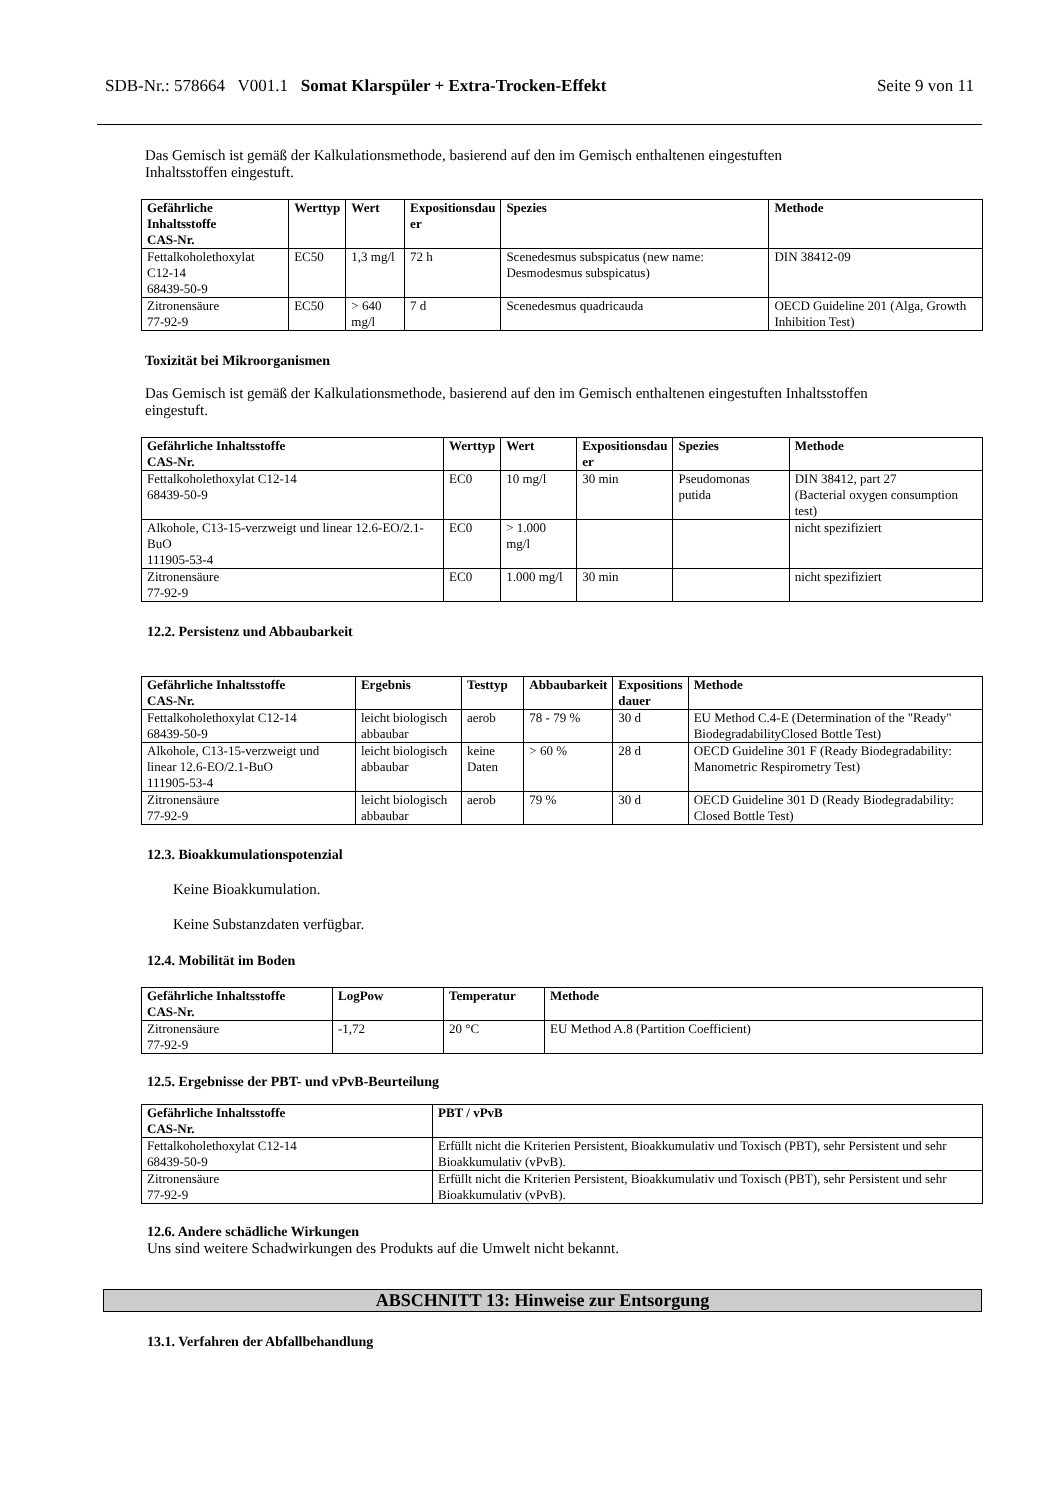SDB-Nr.: 578664 V001.1 Somat Klarspüler + Extra-Trocken-Effekt Seite 9 von 11
Das Gemisch ist gemäß der Kalkulationsmethode, basierend auf den im Gemisch enthaltenen eingestuften
Inhaltsstoffen eingestuft.
| Gefährliche Inhaltsstoffe CAS-Nr. | Werttyp | Wert | Expositionsdau er | Spezies | Methode |
| --- | --- | --- | --- | --- | --- |
| Fettalkoholethoxylat C12-14 68439-50-9 | EC50 | 1,3 mg/l | 72 h | Scenedesmus subspicatus (new name: Desmodesmus subspicatus) | DIN 38412-09 |
| Zitronensäure 77-92-9 | EC50 | > 640 mg/l | 7 d | Scenedesmus quadricauda | OECD Guideline 201 (Alga, Growth Inhibition Test) |
Toxizität bei Mikroorganismen
Das Gemisch ist gemäß der Kalkulationsmethode, basierend auf den im Gemisch enthaltenen eingestuften Inhaltsstoffen
eingestuft.
| Gefährliche Inhaltsstoffe CAS-Nr. | Werttyp | Wert | Expositionsdau er | Spezies | Methode |
| --- | --- | --- | --- | --- | --- |
| Fettalkoholethoxylat C12-14 68439-50-9 | EC0 | 10 mg/l | 30 min | Pseudomonas putida | DIN 38412, part 27 (Bacterial oxygen consumption test) |
| Alkohole, C13-15-verzweigt und linear 12.6-EO/2.1-BuO 111905-53-4 | EC0 | > 1.000 mg/l | | | nicht spezifiziert |
| Zitronensäure 77-92-9 | EC0 | 1.000 mg/l | 30 min | | nicht spezifiziert |
12.2. Persistenz und Abbaubarkeit
| Gefährliche Inhaltsstoffe CAS-Nr. | Ergebnis | Testtyp | Abbaubarkeit | Expositions dauer | Methode |
| --- | --- | --- | --- | --- | --- |
| Fettalkoholethoxylat C12-14 68439-50-9 | leicht biologisch abbaubar | aerob | 78 - 79 % | 30 d | EU Method C.4-E (Determination of the "Ready" BiodegradabilityClosed Bottle Test) |
| Alkohole, C13-15-verzweigt und linear 12.6-EO/2.1-BuO 111905-53-4 | leicht biologisch abbaubar | keine Daten | > 60 % | 28 d | OECD Guideline 301 F (Ready Biodegradability: Manometric Respirometry Test) |
| Zitronensäure 77-92-9 | leicht biologisch abbaubar | aerob | 79 % | 30 d | OECD Guideline 301 D (Ready Biodegradability: Closed Bottle Test) |
12.3. Bioakkumulationspotenzial
Keine Bioakkumulation.
Keine Substanzdaten verfügbar.
12.4. Mobilität im Boden
| Gefährliche Inhaltsstoffe CAS-Nr. | LogPow | Temperatur | Methode |
| --- | --- | --- | --- |
| Zitronensäure 77-92-9 | -1,72 | 20 °C | EU Method A.8 (Partition Coefficient) |
12.5. Ergebnisse der PBT- und vPvB-Beurteilung
| Gefährliche Inhaltsstoffe CAS-Nr. | PBT / vPvB |
| --- | --- |
| Fettalkoholethoxylat C12-14 68439-50-9 | Erfüllt nicht die Kriterien Persistent, Bioakkumulativ und Toxisch (PBT), sehr Persistent und sehr Bioakkumulativ (vPvB). |
| Zitronensäure 77-92-9 | Erfüllt nicht die Kriterien Persistent, Bioakkumulativ und Toxisch (PBT), sehr Persistent und sehr Bioakkumulativ (vPvB). |
12.6. Andere schädliche Wirkungen
Uns sind weitere Schadwirkungen des Produkts auf die Umwelt nicht bekannt.
ABSCHNITT 13: Hinweise zur Entsorgung
13.1. Verfahren der Abfallbehandlung